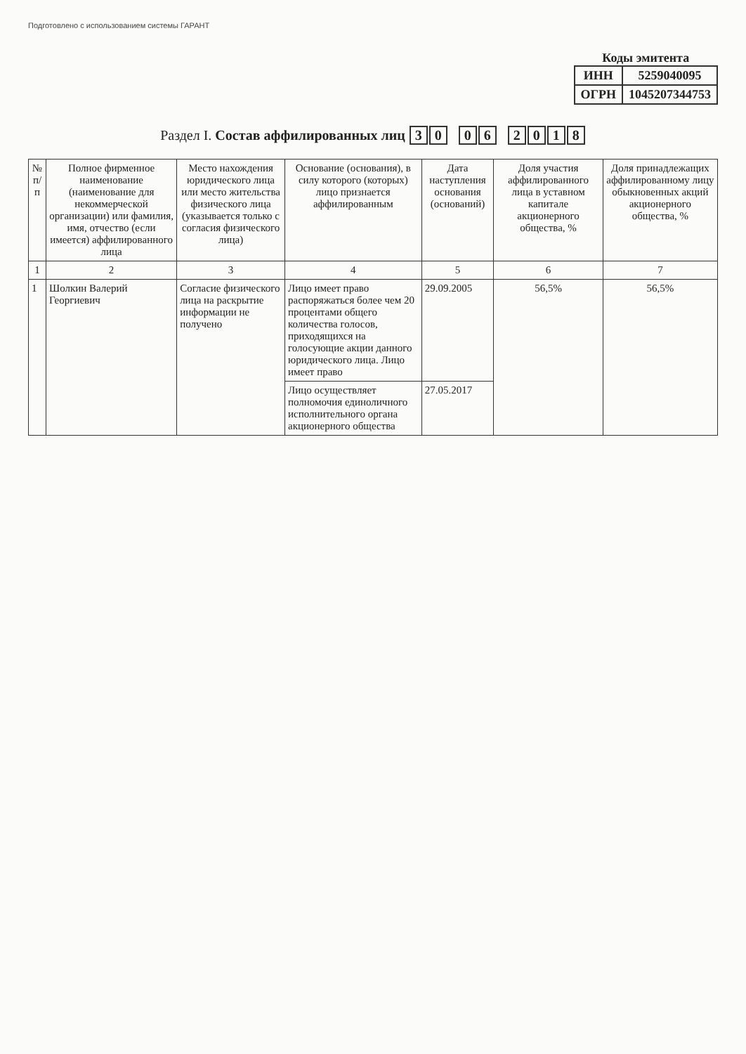Подготовлено с использованием системы ГАРАНТ
Коды эмитента
| ИНН | 5259040095 |
| ОГРН | 1045207344753 |
Раздел I. Состав аффилированных лиц 3 0 0 6 2018
| № п/п | Полное фирменное наименование (наименование для некоммерческой организации) или фамилия, имя, отчество (если имеется) аффилированного лица | Место нахождения юридического лица или место жительства физического лица (указывается только с согласия физического лица) | Основание (основания), в силу которого (которых) лицо признается аффилированным | Дата наступления основания (оснований) | Доля участия аффилированного лица в уставном капитале акционерного общества, % | Доля принадлежащих аффилированному лицу обыкновенных акций акционерного общества, % |
| --- | --- | --- | --- | --- | --- | --- |
| 1 | 2 | 3 | 4 | 5 | 6 | 7 |
| 1 | Шолкин Валерий Георгиевич | Согласие физического лица на раскрытие информации не получено | Лицо имеет право распоряжаться более чем 20 процентами общего количества голосов, приходящихся на голосующие акции данного юридического лица. Лицо имеет право | 29.09.2005 | 56,5% | 56,5% |
| | | | Лицо осуществляет полномочия единоличного исполнительного органа акционерного общества | 27.05.2017 | | |